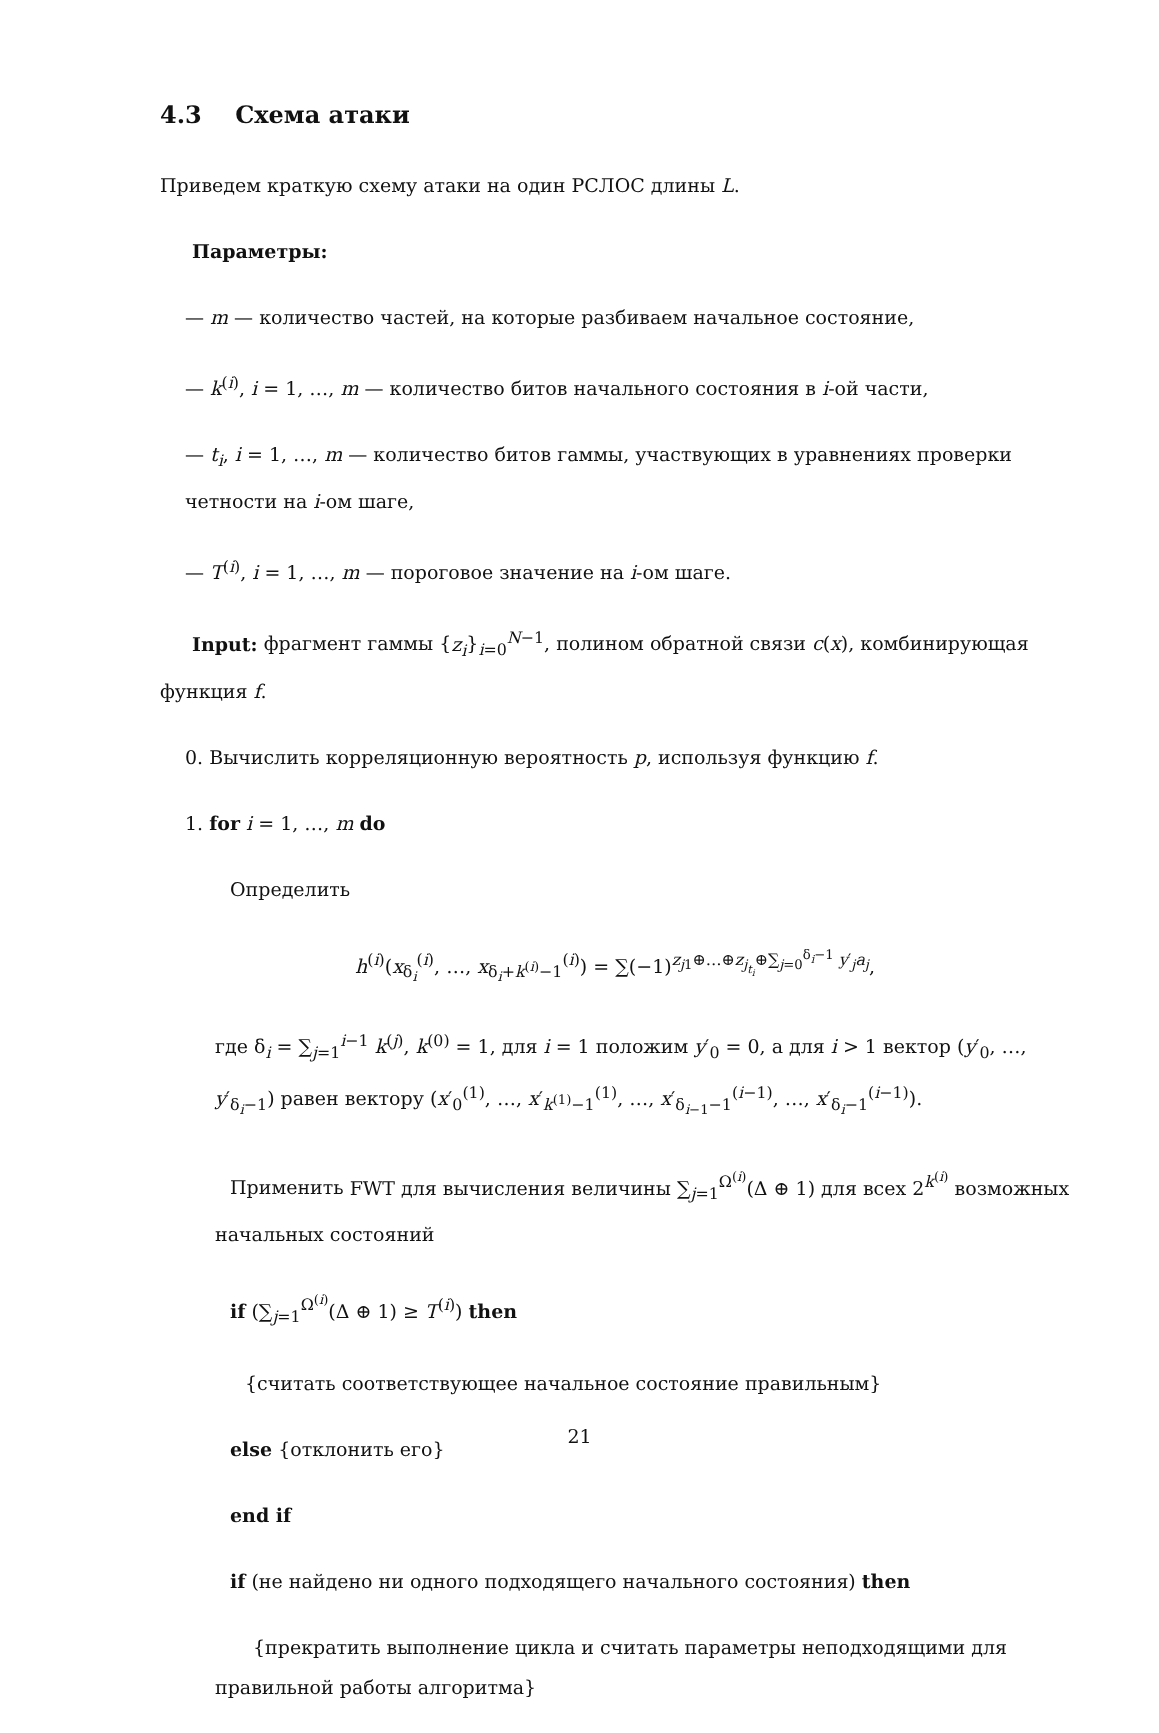4.3 Схема атаки
Приведем краткую схему атаки на один РСЛОС длины L.
Параметры:
— m — количество частей, на которые разбиваем начальное состояние,
— k<sup>(i)</sup>, i = 1, …, m — количество битов начального состояния в i-ой части,
— t<sub>i</sub>, i = 1, …, m — количество битов гаммы, участвующих в уравнениях проверки четности на i-ом шаге,
— T<sup>(i)</sup>, i = 1, …, m — пороговое значение на i-ом шаге.
Input: фрагмент гаммы {z<sub>i</sub>}<sub>i=0</sub><sup>N−1</sup>, полином обратной связи c(x), комбинирующая функция f.
0. Вычислить корреляционную вероятность p, используя функцию f.
1. for i = 1, …, m do
Определить
h<sup>(i)</sup>(x<sub>δ<sub>i</sub></sub><sup>(i)</sup>, …, x<sub>δ<sub>i</sub>+k<sup>(i)</sup>−1</sub><sup>(i)</sup>) = ∑(−1)<sup>z<sub>j1</sub>⊕…⊕z<sub>j<sub>t<sub>i</sub></sub></sub>⊕∑<sub>j=0</sub><sup>δ<sub>i</sub>−1</sup> y′<sub>j</sub>a<sub>j</sub></sup>,
где δ<sub>i</sub> = ∑<sub>j=1</sub><sup>i−1</sup> k<sup>(j)</sup>, k<sup>(0)</sup> = 1, для i = 1 положим y′<sub>0</sub> = 0, а для i > 1 вектор (y′<sub>0</sub>, …, y′<sub>δ<sub>i</sub>−1</sub>) равен вектору (x′<sub>0</sub><sup>(1)</sup>, …, x′<sub>k<sup>(1)</sup>−1</sub><sup>(1)</sup>, …, x′<sub>δ<sub>i−1</sub>−1</sub><sup>(i−1)</sup>, …, x′<sub>δ<sub>i</sub>−1</sub><sup>(i−1)</sup>).
Применить FWT для вычисления величины ∑<sub>j=1</sub><sup>Ω<sup>(i)</sup></sup>(Δ ⊕ 1) для всех 2<sup>k<sup>(i)</sup></sup> возможных начальных состояний
if (∑<sub>j=1</sub><sup>Ω<sup>(i)</sup></sup>(Δ ⊕ 1) ≥ T<sup>(i)</sup>) then
{считать соответствующее начальное состояние правильным}
else {отклонить его}
end if
if (не найдено ни одного подходящего начального состояния) then
{прекратить выполнение цикла и считать параметры неподходящими для правильной работы алгоритма}
21